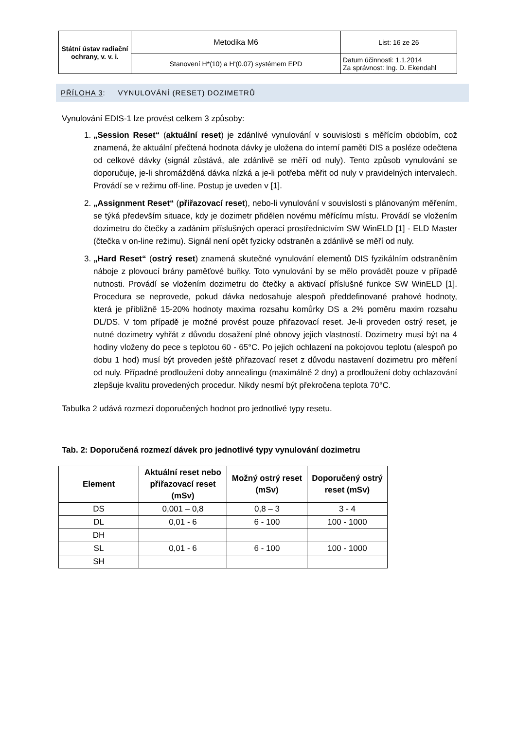| Státní ústav radiační ochrany, v. v. i. | Metodika M6 | List: 16 ze 26 |
| | Stanovení H*(10) a H'(0.07) systémem EPD | Datum účinnosti: 1.1.2014 Za správnost: Ing. D. Ekendahl |
PŘÍLOHA 3: VYNULOVÁNÍ (RESET) DOZIMETRŮ
Vynulování EDIS-1 lze provést celkem 3 způsoby:
1. „Session Reset“ (aktuální reset) je zdánlivé vynulování v souvislosti s měřícím obdobím, což znamená, že aktuální přečtená hodnota dávky je uložena do interní paměti DIS a posléze odečtena od celkové dávky (signál zůstává, ale zdánlivě se měří od nuly). Tento způsob vynulování se doporučuje, je-li shromážděná dávka nízká a je-li potřeba měřit od nuly v pravidelných intervalech. Provádí se v režimu off-line. Postup je uveden v [1].
2. „Assignment Reset“ (přiřazovací reset), nebo-li vynulování v souvislosti s plánovaným měřením, se týká především situace, kdy je dozimetr přidělen novému měřícímu místu. Provádí se vložením dozimetru do čtečky a zadáním příslušných operací prostřednictvím SW WinELD [1] - ELD Master (čtečka v on-line režimu). Signál není opět fyzicky odstraněn a zdánlivě se měří od nuly.
3. „Hard Reset“ (ostrý reset) znamená skutečné vynulování elementů DIS fyzikálním odstraněním náboje z plovoucí brány paměťové buňky. Toto vynulování by se mělo provádět pouze v případě nutnosti. Provádí se vložením dozimetru do čtečky a aktivací příslušné funkce SW WinELD [1]. Procedura se neprovede, pokud dávka nedosahuje alespoň předdefinované prahové hodnoty, která je přibližně 15-20% hodnoty maxima rozsahu komůrky DS a 2% poměru maxim rozsahu DL/DS. V tom případě je možné provést pouze přiřazovací reset. Je-li proveden ostrý reset, je nutné dozimetry vyhřát z důvodu dosažení plné obnovy jejich vlastností. Dozimetry musí být na 4 hodiny vloženy do pece s teplotou 60 - 65°C. Po jejich ochlazení na pokojovou teplotu (alespoň po dobu 1 hod) musí být proveden ještě přiřazovací reset z důvodu nastavení dozimetru pro měření od nuly. Případné prodloužení doby annealingu (maximálně 2 dny) a prodloužení doby ochlazování zlepšuje kvalitu provedených procedur. Nikdy nesmí být překročena teplota 70°C.
Tabulka 2 udává rozmezí doporučených hodnot pro jednotlivé typy resetu.
Tab. 2: Doporučená rozmezí dávek pro jednotlivé typy vynulování dozimetru
| Element | Aktuální reset nebo přiřazovací reset (mSv) | Možný ostrý reset (mSv) | Doporučený ostrý reset (mSv) |
| --- | --- | --- | --- |
| DS | 0,001 – 0,8 | 0,8 – 3 | 3 - 4 |
| DL | 0,01 - 6 | 6 - 100 | 100 - 1000 |
| DH | | | |
| SL | 0,01 - 6 | 6 - 100 | 100 - 1000 |
| SH | | | |